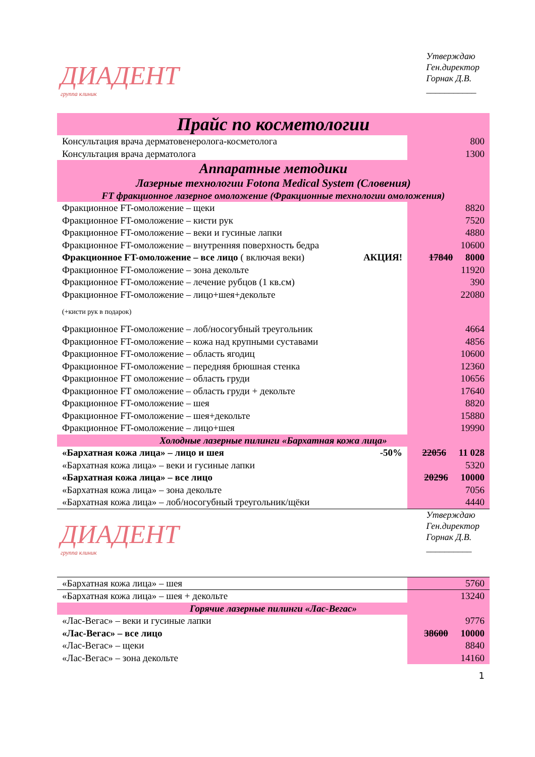ДИАДЕНТ
группа клиник
Утверждаю
Ген.директор
Горнак Д.В.
___________
| Прайс по косметологии | |
| Консультация врача дерматовенеролога-косметолога | 800 |
| Консультация врача дерматолога | 1300 |
| Аппаратные методики | |
| Лазерные технологии Fotona Medical System (Словения) | |
| FT фракционное лазерное омоложение (Фракционные технологии омоложения) | |
| Фракционное FT-омоложение – щеки | 8820 |
| Фракционное FT-омоложение – кисти рук | 7520 |
| Фракционное FT-омоложение – веки и гусиные лапки | 4880 |
| Фракционное FT-омоложение – внутренняя поверхность бедра | 10600 |
| Фракционное FT-омоложение – все лицо ( включая веки) АКЦИЯ! | 17840 8000 |
| Фракционное FT-омоложение – зона декольте | 11920 |
| Фракционное FT-омоложение – лечение рубцов (1 кв.см) | 390 |
| Фракционное FT-омоложение – лицо+шея+декольте (+кисти рук в подарок) | 22080 |
| Фракционное FT-омоложение – лоб/носогубный треугольник | 4664 |
| Фракционное FT-омоложение – кожа над крупными суставами | 4856 |
| Фракционное FT-омоложение – область ягодиц | 10600 |
| Фракционное FT-омоложение – передняя брюшная стенка | 12360 |
| Фракционное FT омоложение – область груди | 10656 |
| Фракционное FT омоложение – область груди + декольте | 17640 |
| Фракционное FT-омоложение – шея | 8820 |
| Фракционное FT-омоложение – шея+декольте | 15880 |
| Фракционное FT-омоложение – лицо+шея | 19990 |
| Холодные лазерные пилинги «Бархатная кожа лица» | |
| «Бархатная кожа лица» – лицо и шея -50% | 22056 11 028 |
| «Бархатная кожа лица» – веки и гусиные лапки | 5320 |
| «Бархатная кожа лица» – все лицо | 20296 10000 |
| «Бархатная кожа лица» – зона декольте | 7056 |
| «Бархатная кожа лица» – лоб/носогубный треугольник/щёки | 4440 |
ДИАДЕНТ
группа клиник
Утверждаю
Ген.директор
Горнак Д.В.
__________
| «Бархатная кожа лица» – шея | 5760 |
| «Бархатная кожа лица» – шея + декольте | 13240 |
| Горячие лазерные пилинги «Лас-Вегас» | |
| «Лас-Вегас» – веки и гусиные лапки | 9776 |
| «Лас-Вегас» – все лицо | 38600 10000 |
| «Лас-Вегас» – щеки | 8840 |
| «Лас-Вегас» – зона декольте | 14160 |
1